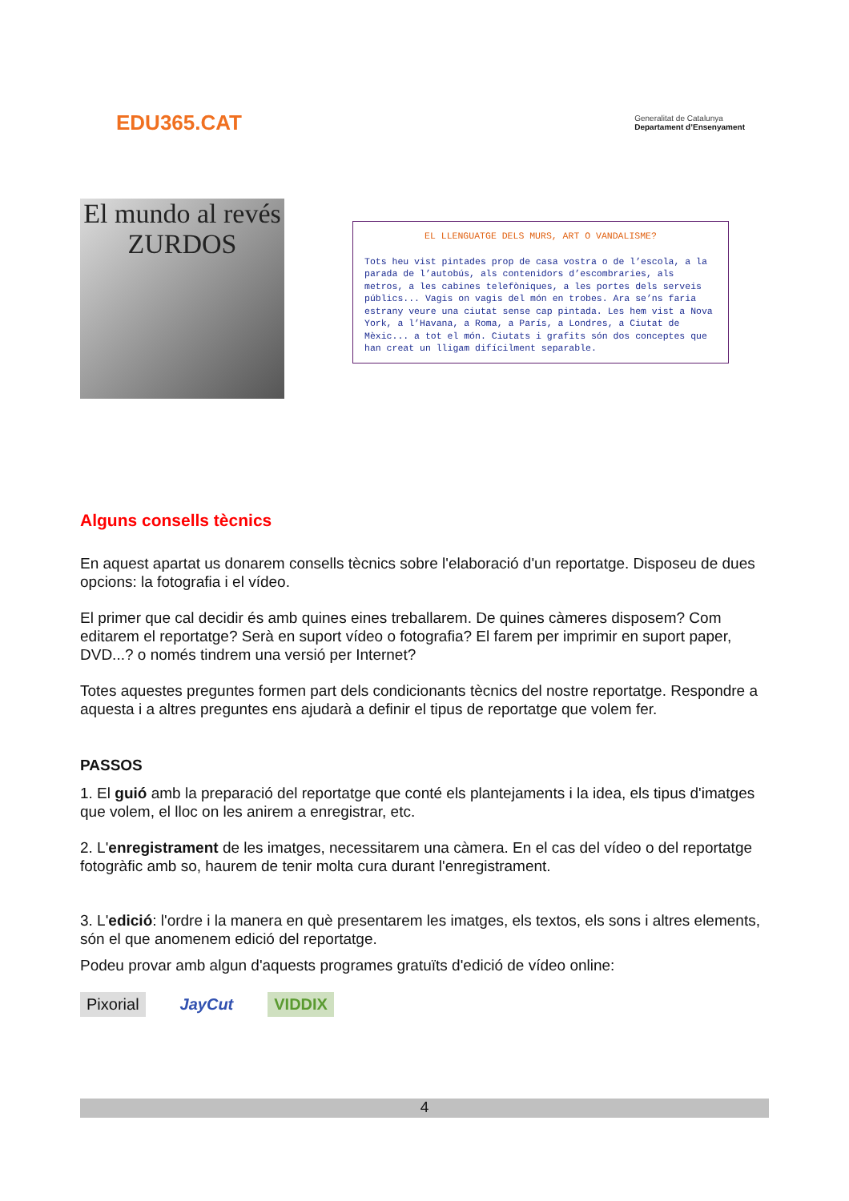EDU365.CAT
Generalitat de Catalunya
Departament d’Ensenyament
El mundo al revés
ZURDOS
EL LLENGUATGE DELS MURS, ART O VANDALISME?
Tots heu vist pintades prop de casa vostra o de l’escola, a la parada de l’autobús, als contenidors d’escombraries, als metros, a les cabines telefòniques, a les portes dels serveis públics... Vagis on vagis del món en trobes. Ara se’ns faria estrany veure una ciutat sense cap pintada. Les hem vist a Nova York, a l’Havana, a Roma, a París, a Londres, a Ciutat de Mèxic... a tot el món. Ciutats i grafits són dos conceptes que han creat un lligam difícilment separable.
Alguns consells tècnics
En aquest apartat us donarem consells tècnics sobre l'elaboració d'un reportatge. Disposeu de dues opcions: la fotografia i el vídeo.
El primer que cal decidir és amb quines eines treballarem. De quines càmeres disposem? Com editarem el reportatge? Serà en suport vídeo o fotografia? El farem per imprimir en suport paper, DVD...? o només tindrem una versió per Internet?
Totes aquestes preguntes formen part dels condicionants tècnics del nostre reportatge. Respondre a aquesta i a altres preguntes ens ajudarà a definir el tipus de reportatge que volem fer.
PASSOS
1. El guió amb la preparació del reportatge que conté els plantejaments i la idea, els tipus d'imatges que volem, el lloc on les anirem a enregistrar, etc.
2. L'enregistrament de les imatges, necessitarem una càmera. En el cas del vídeo o del reportatge fotogràfic amb so, haurem de tenir molta cura durant l'enregistrament.
3. L'edició: l'ordre i la manera en què presentarem les imatges, els textos, els sons i altres elements, són el que anomenem edició del reportatge.
Podeu provar amb algun d'aquests programes gratuïts d'edició de vídeo online:
Pixorial JayCut VIDDIX
4